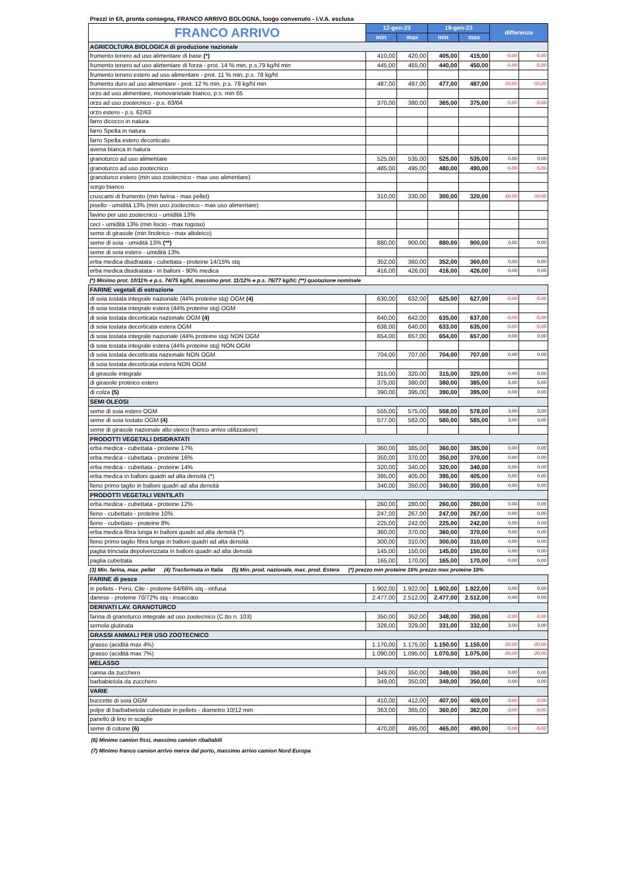Prezzi in €/t, pronta consegna, FRANCO ARRIVO BOLOGNA, luogo convenuto - I.V.A. esclusa
| FRANCO ARRIVO | 12-gen-23 | | 19-gen-23 | | differenza | |
| --- | --- | --- | --- | --- | --- | --- |
| | min | max | min | max | | |
| AGRICOLTURA BIOLOGICA di produzione nazionale | | | | | | |
| frumento tenero ad uso alimentare di base (*) | 410,00 | 420,00 | 405,00 | 415,00 | -5,00 | -5,00 |
| frumento tenero ad uso alimentare di forza - prot. 14 % min, p.s.79 kg/hl min | 445,00 | 455,00 | 440,00 | 450,00 | -5,00 | -5,00 |
| frumento tenero estero ad uso alimentare - prot. 11 % min, p.s. 78 kg/hl | | | | | | |
| frumento duro ad uso alimentare - prot. 12 % min, p.s. 78 kg/hl min | 487,00 | 497,00 | 477,00 | 487,00 | -10,00 | -10,00 |
| orzo ad uso alimentare, monovarietale bianco, p.s. min 65 | | | | | | |
| orzo ad uso zootecnico - p.s. 63/64 | 370,00 | 380,00 | 365,00 | 375,00 | -5,00 | -5,00 |
| orzo estero - p.s. 62/63 | | | | | | |
| farro dicocco in natura | | | | | | |
| farro Spelta in natura | | | | | | |
| farro Spelta estero decorticato | | | | | | |
| avena bianca in natura | | | | | | |
| granoturco ad uso alimentare | 525,00 | 535,00 | 525,00 | 535,00 | 0,00 | 0,00 |
| granoturco ad uso zootecnico | 485,00 | 495,00 | 480,00 | 490,00 | -5,00 | -5,00 |
| granoturco estero (min uso zootecnico - max uso alimentare) | | | | | | |
| sorgo bianco | | | | | | |
| cruscami di frumento (min farina - max pellet) | 310,00 | 330,00 | 300,00 | 320,00 | -10,00 | -10,00 |
| pisello - umidità 13% (min uso zootecnico - max uso alimentare) | | | | | | |
| favino per uso zootecnico - umidità 13% | | | | | | |
| ceci - umidità 13% (min liscio - max rugoso) | | | | | | |
| seme di girasole (min linoleico - max altoleico) | | | | | | |
| seme di soia - umidità 13% (**) | 880,00 | 900,00 | 880,00 | 900,00 | 0,00 | 0,00 |
| seme di soia estero - umidità 13% | | | | | | |
| erba medica disidratata - cubettata - proteine 14/15% stq | 352,00 | 360,00 | 352,00 | 360,00 | 0,00 | 0,00 |
| erba medica disidratata - in balloni - 90% medica | 416,00 | 426,00 | 416,00 | 426,00 | 0,00 | 0,00 |
| (*) Minimo prot. 10/11% e p.s. 74/75 kg/hl, massimo prot. 11/12% e p.s. 76/77 kg/hl; (**) quotazione nominale | | | | | | |
| FARINE vegetali di estrazione | | | | | | |
| di soia tostata integrale nazionale (44% proteine stq) OGM (4) | 630,00 | 632,00 | 625,00 | 627,00 | -5,00 | -5,00 |
| di soia tostata integrale estera (44% proteine stq) OGM | | | | | | |
| di soia tostata decorticata nazionale OGM (4) | 640,00 | 642,00 | 635,00 | 637,00 | -5,00 | -5,00 |
| di soia tostata decorticata estera OGM | 638,00 | 640,00 | 633,00 | 635,00 | -5,00 | -5,00 |
| di soia tostata integrale nazionale (44% proteine stq) NON OGM | 654,00 | 657,00 | 654,00 | 657,00 | 0,00 | 0,00 |
| di soia tostata integrale estera (44% proteine stq) NON OGM | | | | | | |
| di soia tostata decorticata nazionale NON OGM | 704,00 | 707,00 | 704,00 | 707,00 | 0,00 | 0,00 |
| di soia tostata decorticata estera NON OGM | | | | | | |
| di girasole integrale | 315,00 | 320,00 | 315,00 | 320,00 | 0,00 | 0,00 |
| di girasole proteico estero | 375,00 | 380,00 | 380,00 | 385,00 | 5,00 | 5,00 |
| di colza (5) | 390,00 | 395,00 | 390,00 | 395,00 | 0,00 | 0,00 |
| SEMI OLEOSI | | | | | | |
| seme di soia estero OGM | 555,00 | 575,00 | 558,00 | 578,00 | 3,00 | 3,00 |
| seme di soia tostato OGM (4) | 577,00 | 582,00 | 580,00 | 585,00 | 3,00 | 3,00 |
| seme di girasole nazionale alto oleico (franco arrivo utilizzatore) | | | | | | |
| PRODOTTI VEGETALI DISIDRATATI | | | | | | |
| erba medica - cubettata - proteine 17% | 360,00 | 385,00 | 360,00 | 385,00 | 0,00 | 0,00 |
| erba medica - cubettata - proteine 16% | 350,00 | 370,00 | 350,00 | 370,00 | 0,00 | 0,00 |
| erba medica - cubettata - proteine 14% | 320,00 | 340,00 | 320,00 | 340,00 | 0,00 | 0,00 |
| erba medica in balloni quadri ad alta densità (*) | 395,00 | 405,00 | 395,00 | 405,00 | 0,00 | 0,00 |
| fieno primo taglio in balloni quadri ad alta densità | 340,00 | 350,00 | 340,00 | 350,00 | 0,00 | 0,00 |
| PRODOTTI VEGETALI VENTILATI | | | | | | |
| erba medica - cubettata - proteine 12% | 260,00 | 280,00 | 260,00 | 280,00 | 0,00 | 0,00 |
| fieno - cubettato - proteine 10% | 247,00 | 267,00 | 247,00 | 267,00 | 0,00 | 0,00 |
| fieno - cubettato - proteine 8% | 225,00 | 242,00 | 225,00 | 242,00 | 0,00 | 0,00 |
| erba medica fibra lunga in balloni quadri ad alta densità (*) | 360,00 | 370,00 | 360,00 | 370,00 | 0,00 | 0,00 |
| fieno primo taglio fibra lunga in balloni quadri ad alta densità | 300,00 | 310,00 | 300,00 | 310,00 | 0,00 | 0,00 |
| paglia trinciata depolverizzata in balloni quadri ad alta densità | 145,00 | 150,00 | 145,00 | 150,00 | 0,00 | 0,00 |
| paglia cubettata | 165,00 | 170,00 | 165,00 | 170,00 | 0,00 | 0,00 |
| (3) Min. farina, max. pellet (4) Trasformata in Italia (5) Min. prod. nazionale, max. prod. Estera (*) prezzo min proteine 16% prezzo max proteine 18% | | | | | | |
| FARINE di pesce | | | | | | |
| in pellets - Perù, Cile - proteine 64/66% stq - rinfusa | 1.902,00 | 1.922,00 | 1.902,00 | 1.922,00 | 0,00 | 0,00 |
| danese - proteine 70/72% stq - insaccato | 2.477,00 | 2.512,00 | 2.477,00 | 2.512,00 | 0,00 | 0,00 |
| DERIVATI LAV. GRANOTURCO | | | | | | |
| farina di granoturco integrale ad uso zootecnico (C.tto n. 103) | 350,00 | 352,00 | 348,00 | 350,00 | -2,00 | -2,00 |
| semola glutinata | 328,00 | 329,00 | 331,00 | 332,00 | 3,00 | 3,00 |
| GRASSI ANIMALI PER USO ZOOTECNICO | | | | | | |
| grasso (acidità max 4%) | 1.170,00 | 1.175,00 | 1.150,00 | 1.155,00 | -20,00 | -20,00 |
| grasso (acidità max 7%) | 1.090,00 | 1.095,00 | 1.070,00 | 1.075,00 | -20,00 | -20,00 |
| MELASSO | | | | | | |
| canna da zucchero | 349,00 | 350,00 | 349,00 | 350,00 | 0,00 | 0,00 |
| barbabietola da zucchero | 349,00 | 350,00 | 349,00 | 350,00 | 0,00 | 0,00 |
| VARIE | | | | | | |
| buccette di soia OGM | 410,00 | 412,00 | 407,00 | 409,00 | -3,00 | -3,00 |
| polpe di barbabietola cubettate in pellets - diametro 10/12 mm | 363,00 | 365,00 | 360,00 | 362,00 | -3,00 | -3,00 |
| panello di lino in scaglie | | | | | | |
| seme di cotone (6) | 470,00 | 495,00 | 465,00 | 490,00 | -5,00 | -5,00 |
(6) Minimo camion fissi, massimo camion ribaltabili
(7) Minimo franco camion arrivo merce dal porto, massimo arrivo camion Nord Europa